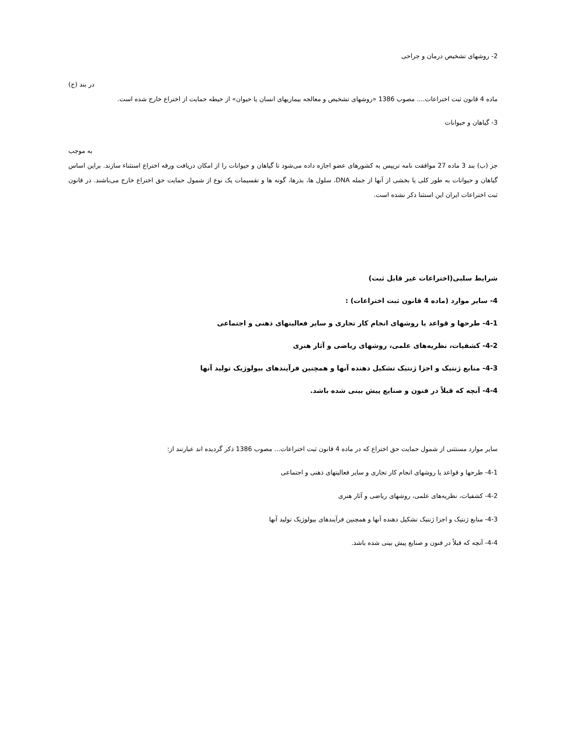2- روشهای تشخیص درمان و جراحی
در بند (ج)
ماده 4 قانون ثبت اختراعات.... مصوب 1386 «روشهای تشخیص و معالجه بیماریهای انسان یا حیوان» از حیطه حمایت از اختراع خارج شده است.
3- گیاهان و حیوانات
به موجب
جز (ب) بند 3 ماده 27 موافقت نامه تریپس به کشورهای عضو اجازه داده می‌شود تا گیاهان و حیوانات را از امکان دریافت ورقه اختراع استثناء سازند. براین اساس گیاهان و حیوانات به طور کلی یا بخشی از آنها از جمله DNA، سلول ها، بذرها، گونه ها و تقسیمات یک نوع از شمول حمایت حق اختراع خارج می‌باشند. در قانون ثبت اختراعات ایران این استثنا ذکر نشده است.
شرایط سلبی(اختراعات غیر قابل ثبت)
4- سایر موارد (ماده 4 قانون ثبت اختراعات) :
4-1- طرحها و قواعد یا روشهای انجام کار تجاری و سایر فعالیتهای ذهنی و اجتماعی
4-2- کشفیات، نظریه‌های علمی، روشهای ریاضی و آثار هنری
4-3- منابع ژنتیک و اجزا ژنتیک تشکیل دهنده آنها و همچنین فرآیندهای بیولوژیک تولید آنها
4-4- آنچه که قبلاً در فنون و صنایع پیش بینی شده باشد.
سایر موارد مستثنی از شمول حمایت حق اختراع که در ماده 4 قانون ثبت اختراعات... مصوب 1386 ذکر گردیده اند عبارتند از:
4-1- طرحها و قواعد یا روشهای انجام کار تجاری و سایر فعالیتهای ذهنی و اجتماعی
4-2- کشفیات، نظریه‌های علمی، روشهای ریاضی و آثار هنری
4-3- منابع ژنتیک و اجزا ژنتیک تشکیل دهنده آنها و همچنین فرآیندهای بیولوژیک تولید آنها
4-4- آنچه که قبلاً در فنون و صنایع پیش بینی شده باشد.